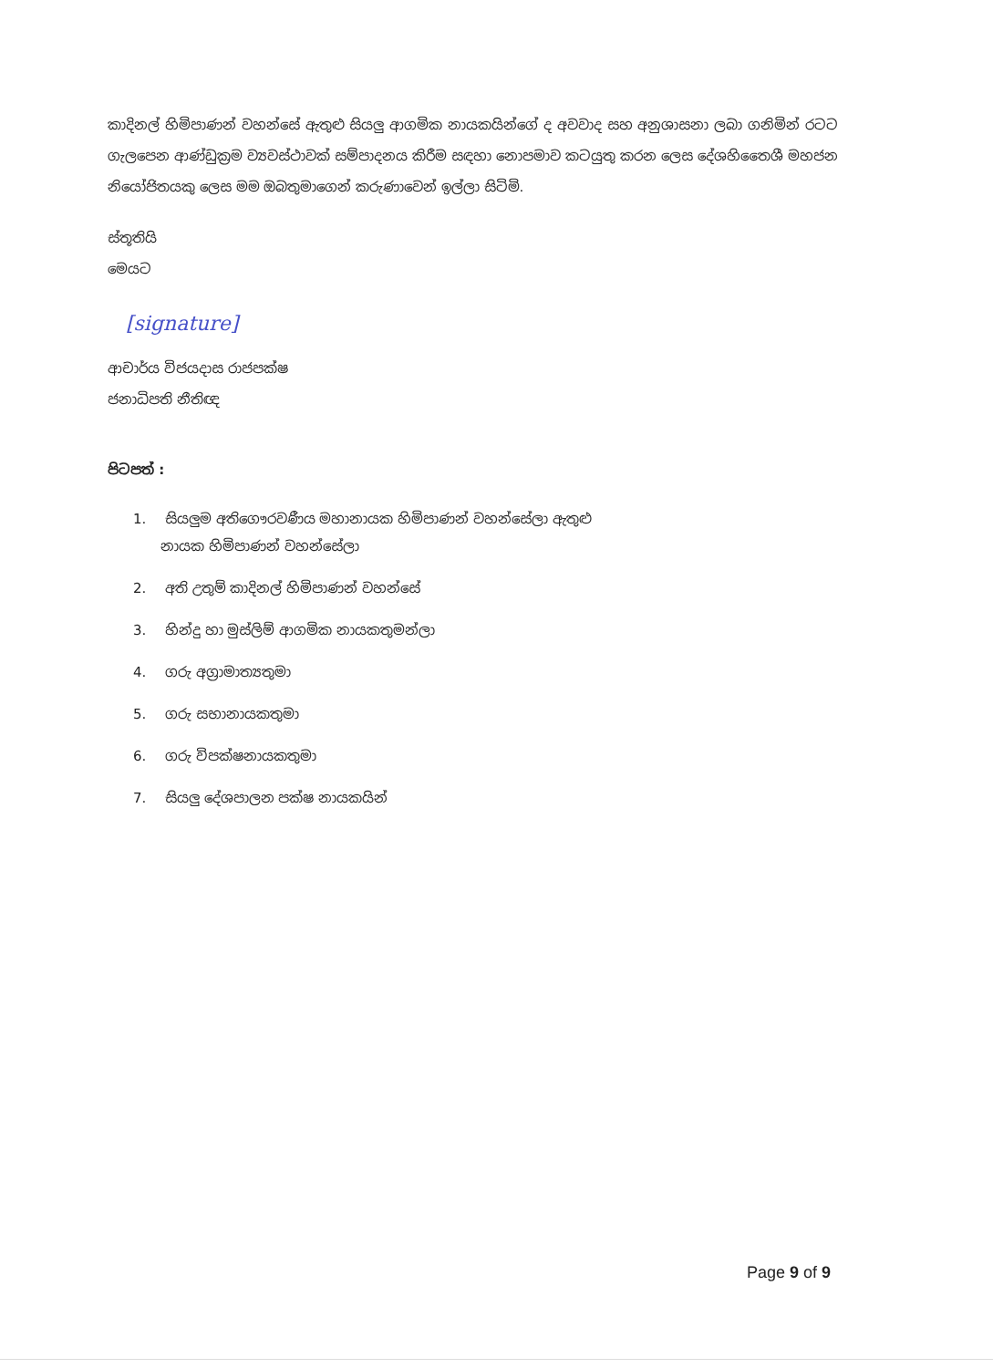කාදිනල් හිමිපාණන් වහන්සේ ඇතුළු සියලු ආගමික නායකයින්ගේ ද අවවාද සහ අනුශාසනා ලබා ගනිමින් රටට ගැලපෙන ආණ්ඩුක්‍රම ව්‍යවස්ථාවක් සම්පාදනය කිරීම සඳහා නොපමාව කටයුතු කරන ලෙස දේශහිතෛශී මහජන නියෝජිතයකු ලෙස මම ඔබතුමාගෙන් කරුණාවෙන් ඉල්ලා සිටිමි.
ස්තූතියි
මෙයට
[signature]
ආචාර්ය විජයදාස රාජපක්ෂ
ජනාධිපති නීතිඥ
පිටපත් :
1. සියලුම අතිගෞරවණීය මහානායක හිමිපාණන් වහන්සේලා ඇතුළු
නායක හිමිපාණන් වහන්සේලා
2. අති උතුම් කාදිනල් හිමිපාණන් වහන්සේ
3. හින්දු හා මුස්ලිම් ආගමික නායකතුමන්ලා
4. ගරු අග්‍රාමාත්‍යතුමා
5. ගරු සභානායකතුමා
6. ගරු විපක්ෂනායකතුමා
7. සියලු දේශපාලන පක්ෂ නායකයින්
Page 9 of 9